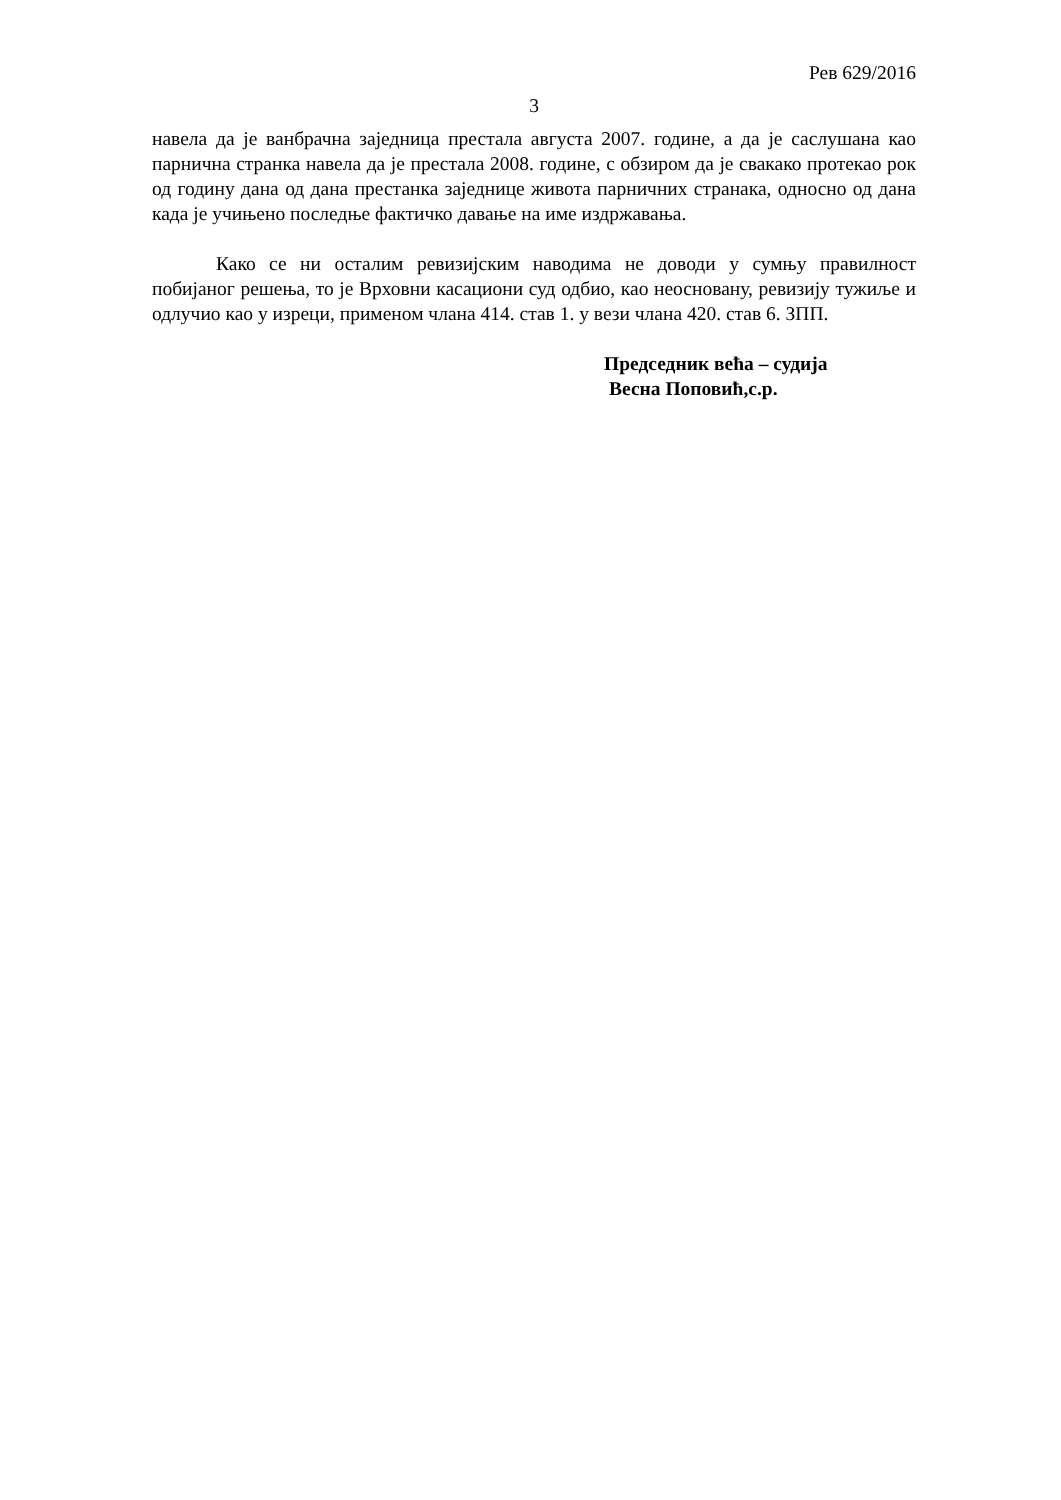Рев 629/2016
3
навела да је ванбрачна заједница престала августа 2007. године, а да је саслушана као парнична странка навела да је престала 2008. године, с обзиром да је свакако протекао рок од годину дана од дана престанка заједнице живота парничних странака, односно од дана када је учињено последње фактичко давање на име издржавања.
Како се ни осталим ревизијским наводима не доводи у сумњу правилност побијаног решења, то је Врховни касациони суд одбио, као неосновану, ревизију тужиље и одлучио као у изреци, применом члана 414. став 1. у вези члана 420. став 6. ЗПП.
Председник већа – судија
Весна Поповић,с.р.